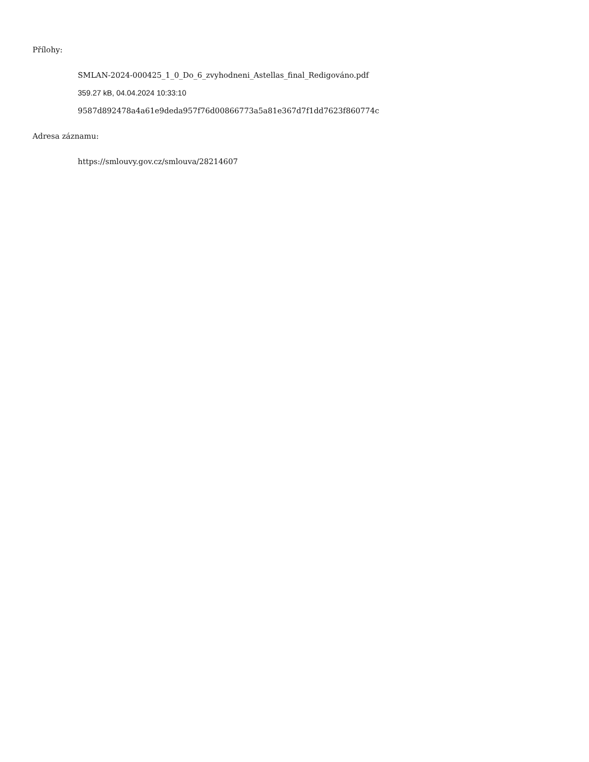Přílohy:
SMLAN-2024-000425_1_0_Do_6_zvyhodneni_Astellas_final_Redigováno.pdf
359.27 kB, 04.04.2024 10:33:10
9587d892478a4a61e9deda957f76d00866773a5a81e367d7f1dd7623f860774c
Adresa záznamu:
https://smlouvy.gov.cz/smlouva/28214607